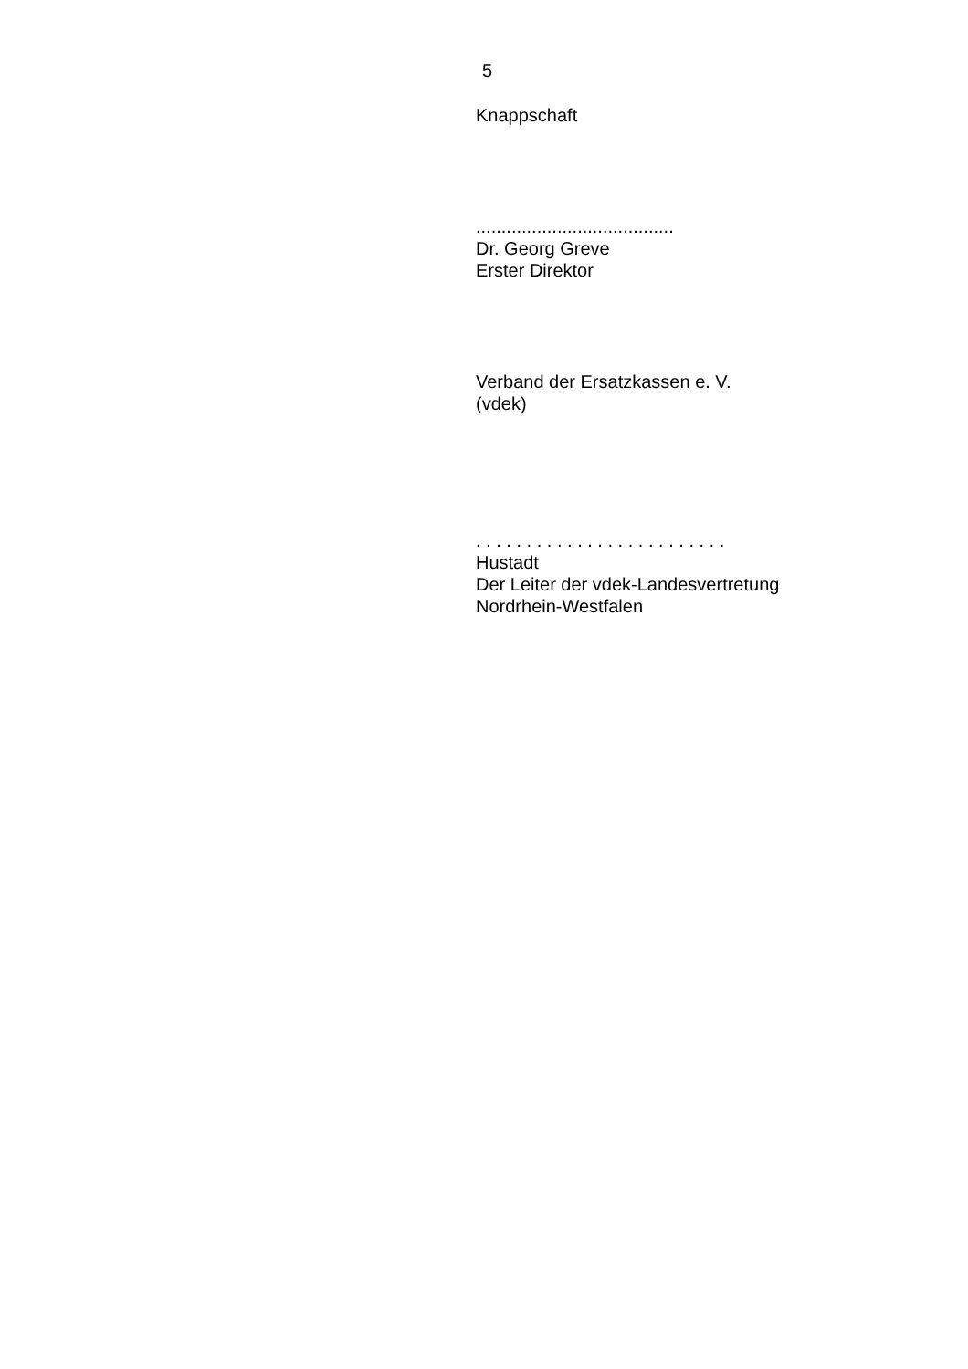5
Knappschaft
.......................................
Dr. Georg Greve
Erster Direktor
Verband der Ersatzkassen e. V.
(vdek)
. . . . . . . . . . . . . . . . . . . . . . . . .
Hustadt
Der Leiter der vdek-Landesvertretung
Nordrhein-Westfalen